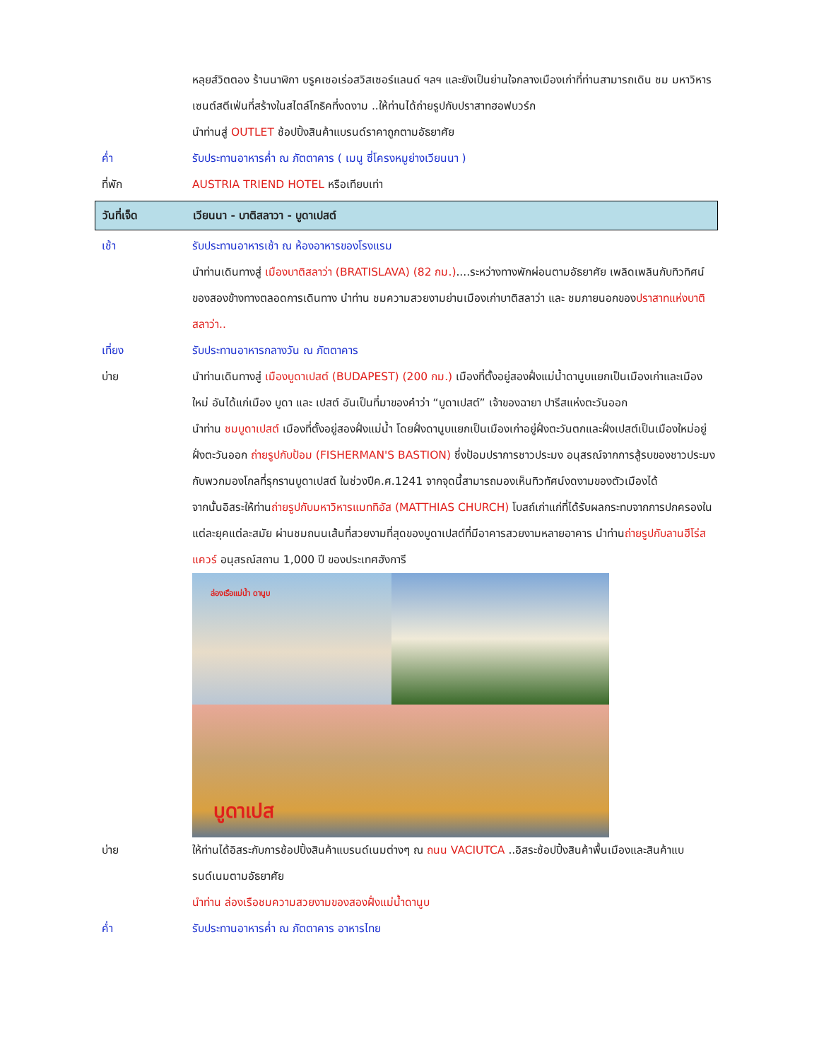หลุยส์วิตตอง ร้านนาฬิกา บรูคเชอเร่อสวิสเซอร์แลนด์ ฯลฯ และยังเป็นย่านใจกลางเมืองเก่าที่ท่านสามารถเดิน ชม มหาวิหารเซนต์สตีเฟ่นที่สร้างในสไตล์โกธิคที่งดงาม ..ให้ท่านได้ถ่ายรูปกับปราสาทฮอฟบวร์ก
นำท่านสู่ OUTLET ช้อปปิ้งสินค้าแบรนด์ราคาถูกตามอัธยาศัย
ค่ำ รับประทานอาหารค่ำ ณ ภัตตาคาร ( เมนู ซี่โครงหมูย่างเวียนนา )
ที่พัก AUSTRIA TRIEND HOTEL หรือเทียบเท่า
วันที่เจ็ด เวียนนา - บาติสลาวา - บูดาเปสต์
เช้า รับประทานอาหารเช้า ณ ห้องอาหารของโรงแรม
นำท่านเดินทางสู่ เมืองบาติสลาว่า (BRATISLAVA) (82 กม.)....ระหว่างทางพักผ่อนตามอัธยาศัย เพลิดเพลินกับทิวทิศน์ของสองข้างทางตลอดการเดินทาง นำท่าน ชมความสวยงามย่านเมืองเก่าบาติสลาว่า และ ชมภายนอกของปราสาทแห่งบาติสลาว่า..
เที่ยง รับประทานอาหารกลางวัน ณ ภัตตาคาร
บ่าย นำท่านเดินทางสู่ เมืองบูดาเปสต์ (BUDAPEST) (200 กม.) เมืองที่ตั้งอยู่สองฝั่งแม่น้ำดานูบแยกเป็นเมืองเก่าและเมืองใหม่ อันได้แก่เมือง บูดา และ เปสต์ อันเป็นที่มาของคำว่า “บูดาเปสต์” เจ้าของฉายา ปารีสแห่งตะวันออก
นำท่าน ชมบูดาเปสต์ เมืองที่ตั้งอยู่สองฝั่งแม่น้ำ โดยฝั่งดานูบแยกเป็นเมืองเก่าอยู่ฝั่งตะวันตกและฝั่งเปสต์เป็นเมืองใหม่อยู่ฝั่งตะวันออก ถ่ายรูปกับป้อม (FISHERMAN'S BASTION) ซึ่งป้อมปราการชาวประมง อนุสรณ์จากการสู้รบของชาวประมงกับพวกมองโกลที่รุกรานบูดาเปสต์ ในช่วงปีค.ศ.1241 จากจุดนี้สามารถมองเห็นทิวทัศน์งดงามของตัวเมืองได้
จากนั้นอิสระให้ท่านถ่ายรูปกับมหาวิหารแมททิอัส (MATTHIAS CHURCH) โบสถ์เก่าแก่ที่ได้รับผลกระทบจากการปกครองในแต่ละยุคแต่ละสมัย ผ่านชมถนนเส้นที่สวยงามที่สุดของบูดาเปสต์ที่มีอาคารสวยงามหลายอาคาร นำท่านถ่ายรูปกับลานฮีโร่สแควร์ อนุสรณ์สถาน 1,000 ปี ของประเทศฮังการี
ล่องเรือแม่น้ำ ดานูบ
บูดาเปส
บ่าย ให้ท่านได้อิสระกับการช้อปปิ้งสินค้าแบรนด์เนมต่างๆ ณ ถนน VACIUTCA ..อิสระช้อปปิ้งสินค้าพื้นเมืองและสินค้าแบรนด์เนมตามอัธยาศัย
นำท่าน ล่องเรือชมความสวยงามของสองฝั่งแม่น้ำดานูบ
ค่ำ รับประทานอาหารค่ำ ณ ภัตตาคาร อาหารไทย